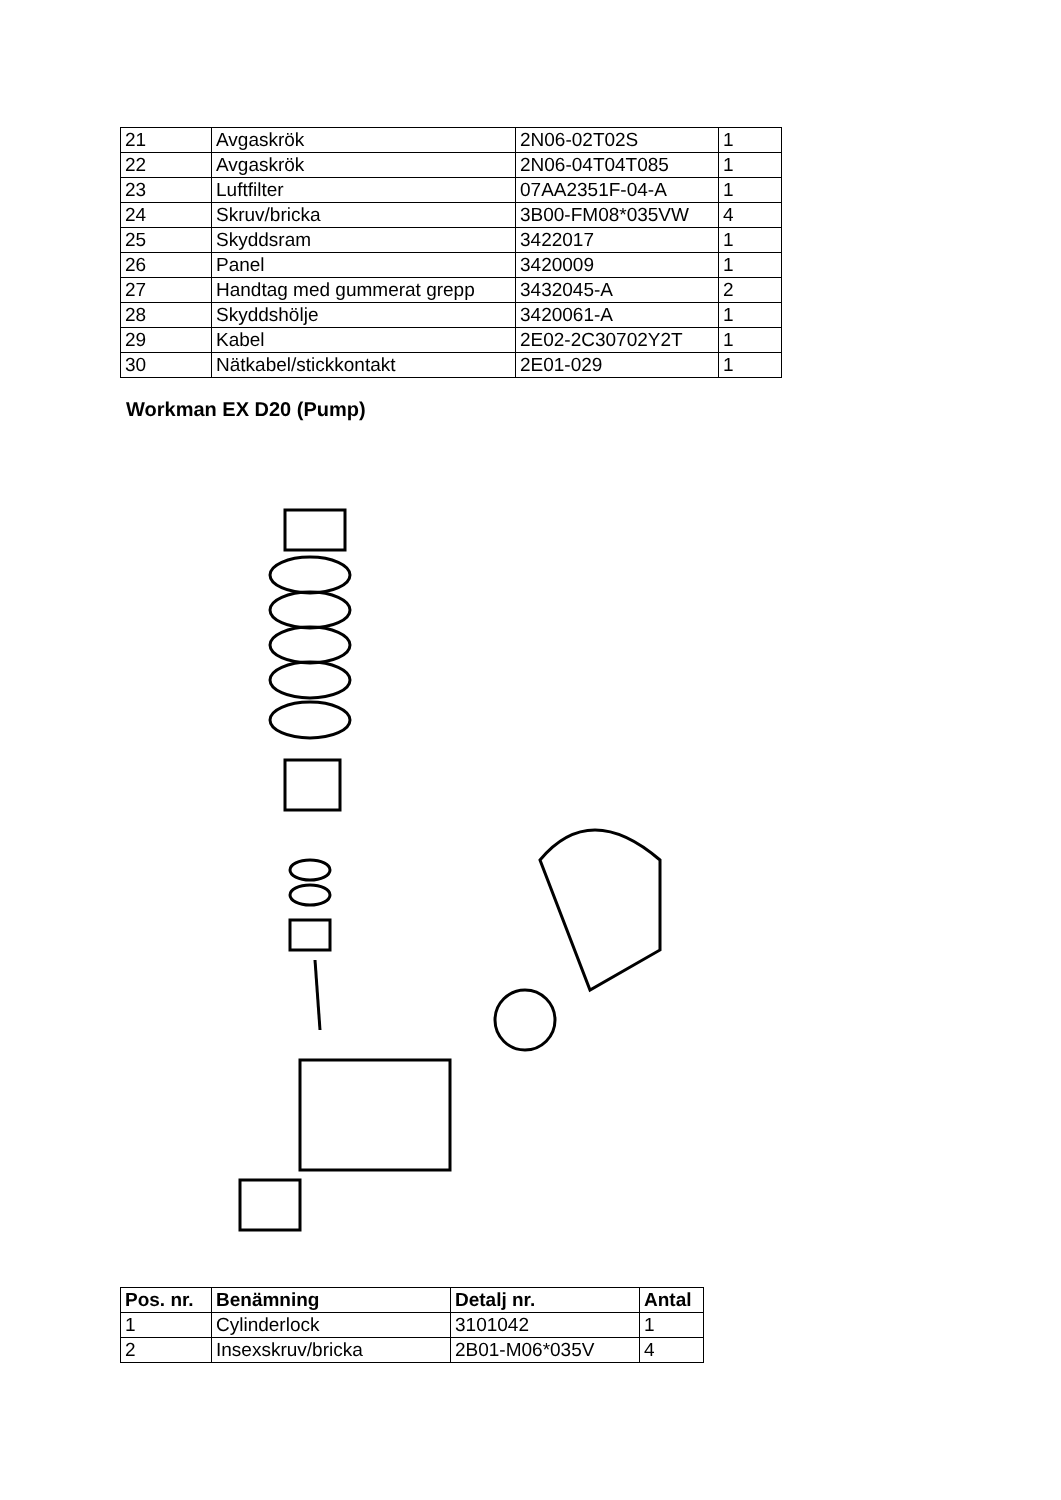| 21 | Avgaskrök | 2N06-02T02S | 1 |
| 22 | Avgaskrök | 2N06-04T04T085 | 1 |
| 23 | Luftfilter | 07AA2351F-04-A | 1 |
| 24 | Skruv/bricka | 3B00-FM08*035VW | 4 |
| 25 | Skyddsram | 3422017 | 1 |
| 26 | Panel | 3420009 | 1 |
| 27 | Handtag med gummerat grepp | 3432045-A | 2 |
| 28 | Skyddshölje | 3420061-A | 1 |
| 29 | Kabel | 2E02-2C30702Y2T | 1 |
| 30 | Nätkabel/stickkontakt | 2E01-029 | 1 |
Workman EX D20 (Pump)
| Pos. nr. | Benämning | Detalj nr. | Antal |
| --- | --- | --- | --- |
| 1 | Cylinderlock | 3101042 | 1 |
| 2 | Insexskruv/bricka | 2B01-M06*035V | 4 |